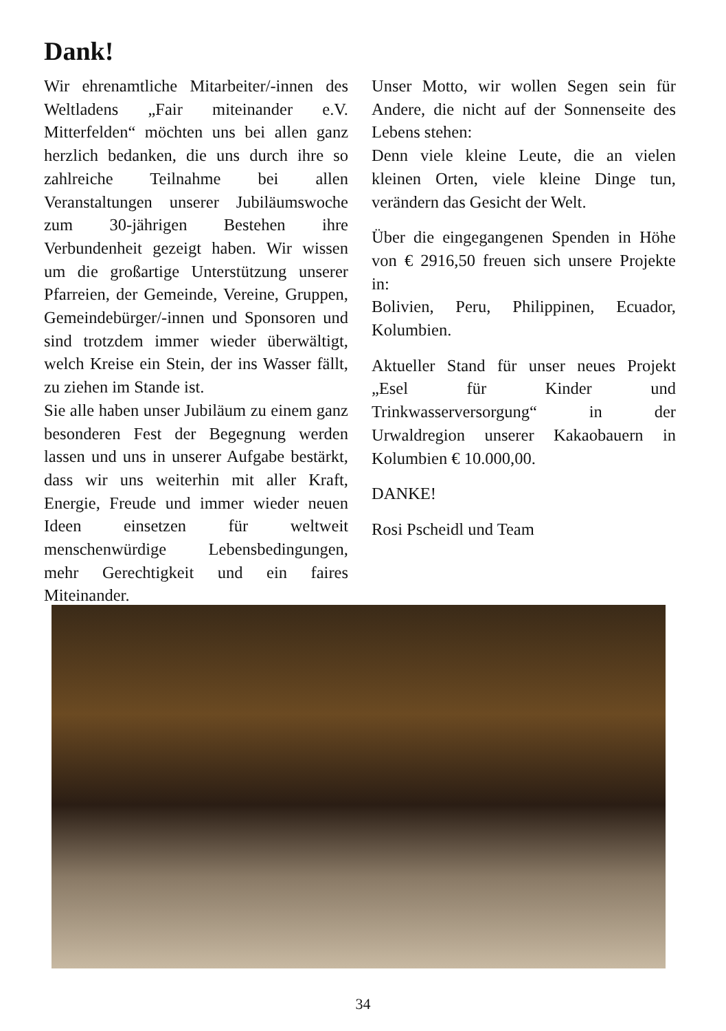Dank!
Wir ehrenamtliche Mitarbeiter/-innen des Weltladens „Fair miteinander e.V. Mitterfelden“ möchten uns bei allen ganz herzlich bedanken, die uns durch ihre so zahlreiche Teilnahme bei allen Veranstaltungen unserer Jubiläumswoche zum 30-jährigen Bestehen ihre Verbundenheit gezeigt haben. Wir wissen um die großartige Unterstützung unserer Pfarreien, der Gemeinde, Vereine, Gruppen, Gemeindebürger/-innen und Sponsoren und sind trotzdem immer wieder überwältigt, welch Kreise ein Stein, der ins Wasser fällt, zu ziehen im Stande ist.
Sie alle haben unser Jubiläum zu einem ganz besonderen Fest der Begegnung werden lassen und uns in unserer Aufgabe bestärkt, dass wir uns weiterhin mit aller Kraft, Energie, Freude und immer wieder neuen Ideen einsetzen für weltweit menschenwürdige Lebensbedingungen, mehr Gerechtigkeit und ein faires Miteinander.
Unser Motto, wir wollen Segen sein für Andere, die nicht auf der Sonnenseite des Lebens stehen:
Denn viele kleine Leute, die an vielen kleinen Orten, viele kleine Dinge tun, verändern das Gesicht der Welt.
Über die eingegangenen Spenden in Höhe von € 2916,50 freuen sich unsere Projekte in:
Bolivien, Peru, Philippinen, Ecuador, Kolumbien.
Aktueller Stand für unser neues Projekt „Esel für Kinder und Trinkwasserversorgung“ in der Urwaldregion unserer Kakaobauern in Kolumbien € 10.000,00.
DANKE!
Rosi Pscheidl und Team
34